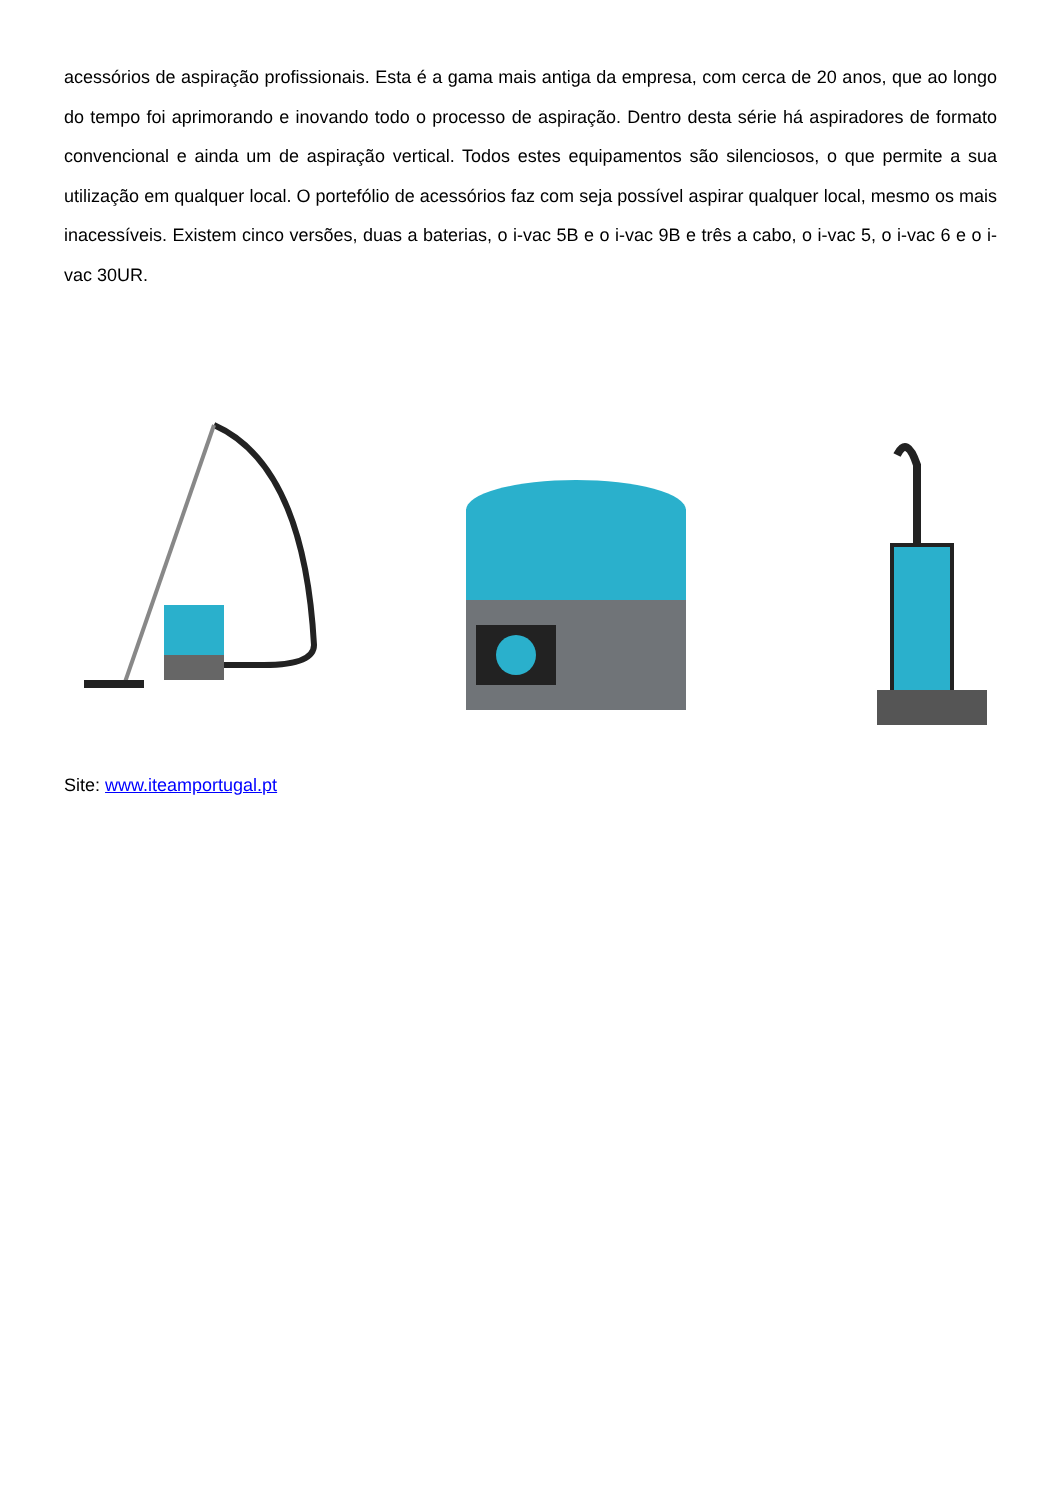acessórios de aspiração profissionais. Esta é a gama mais antiga da empresa, com cerca de 20 anos, que ao longo do tempo foi aprimorando e inovando todo o processo de aspiração. Dentro desta série há aspiradores de formato convencional e ainda um de aspiração vertical. Todos estes equipamentos são silenciosos, o que permite a sua utilização em qualquer local. O portefólio de acessórios faz com seja possível aspirar qualquer local, mesmo os mais inacessíveis. Existem cinco versões, duas a baterias, o i-vac 5B e o i-vac 9B e três a cabo, o i-vac 5, o i-vac 6 e o i-vac 30UR.
Site: www.iteamportugal.pt